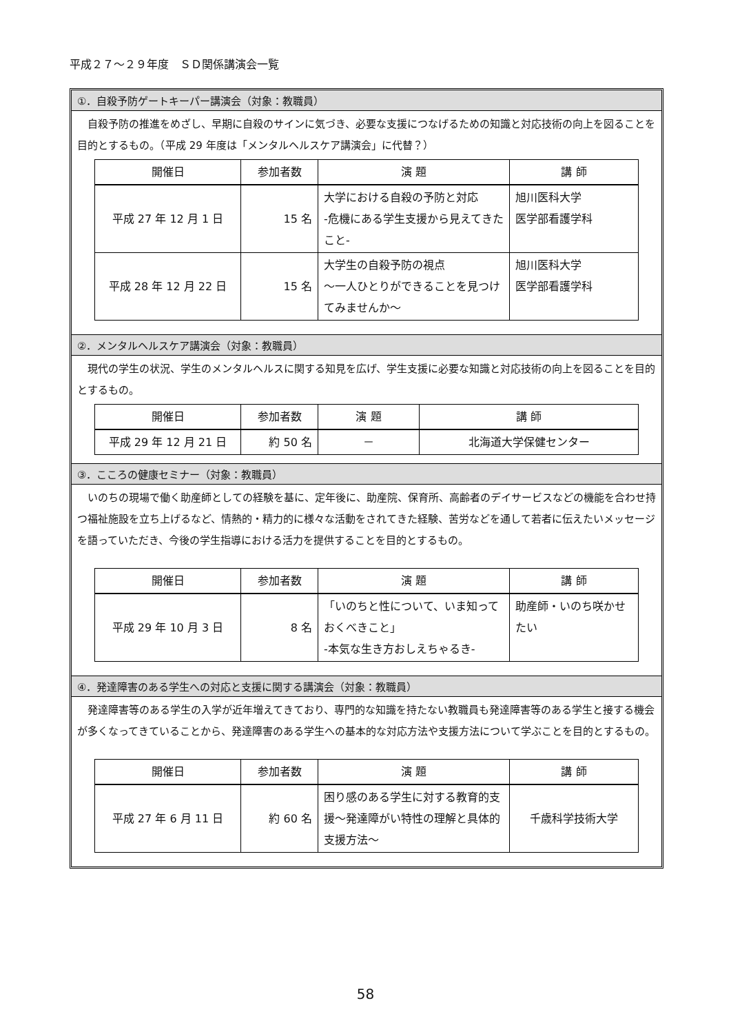平成２７～２９年度　ＳＤ関係講演会一覧
①．自殺予防ゲートキーパー講演会（対象：教職員）
自殺予防の推進をめざし、早期に自殺のサインに気づき、必要な支援につなげるための知識と対応技術の向上を図ることを目的とするもの。（平成 29 年度は「メンタルヘルスケア講演会」に代替？）
| 開催日 | 参加者数 | 演 題 | 講 師 |
| --- | --- | --- | --- |
| 平成 27 年 12 月 1 日 | 15 名 | 大学における自殺の予防と対応 -危機にある学生支援から見えてきたこと- | 旭川医科大学 医学部看護学科 |
| 平成 28 年 12 月 22 日 | 15 名 | 大学生の自殺予防の視点 ～一人ひとりができることを見つけてみませんか～ | 旭川医科大学 医学部看護学科 |
②．メンタルヘルスケア講演会（対象：教職員）
現代の学生の状況、学生のメンタルヘルスに関する知見を広げ、学生支援に必要な知識と対応技術の向上を図ることを目的とするもの。
| 開催日 | 参加者数 | 演 題 | 講 師 |
| --- | --- | --- | --- |
| 平成 29 年 12 月 21 日 | 約 50 名 | － | 北海道大学保健センター |
③．こころの健康セミナー（対象：教職員）
いのちの現場で働く助産師としての経験を基に、定年後に、助産院、保育所、高齢者のデイサービスなどの機能を合わせ持つ福祉施設を立ち上げるなど、情熱的・精力的に様々な活動をされてきた経験、苦労などを通して若者に伝えたいメッセージを語っていただき、今後の学生指導における活力を提供することを目的とするもの。
| 開催日 | 参加者数 | 演 題 | 講 師 |
| --- | --- | --- | --- |
| 平成 29 年 10 月 3 日 | 8 名 | 「いのちと性について、いま知っておくべきこと」 -本気な生き方おしえちゃるき- | 助産師・いのち咲かせたい |
④．発達障害のある学生への対応と支援に関する講演会（対象：教職員）
発達障害等のある学生の入学が近年増えてきており、専門的な知識を持たない教職員も発達障害等のある学生と接する機会が多くなってきていることから、発達障害のある学生への基本的な対応方法や支援方法について学ぶことを目的とするもの。
| 開催日 | 参加者数 | 演 題 | 講 師 |
| --- | --- | --- | --- |
| 平成 27 年 6 月 11 日 | 約 60 名 | 困り感のある学生に対する教育的支援～発達障がい特性の理解と具体的支援方法～ | 千歳科学技術大学 |
58